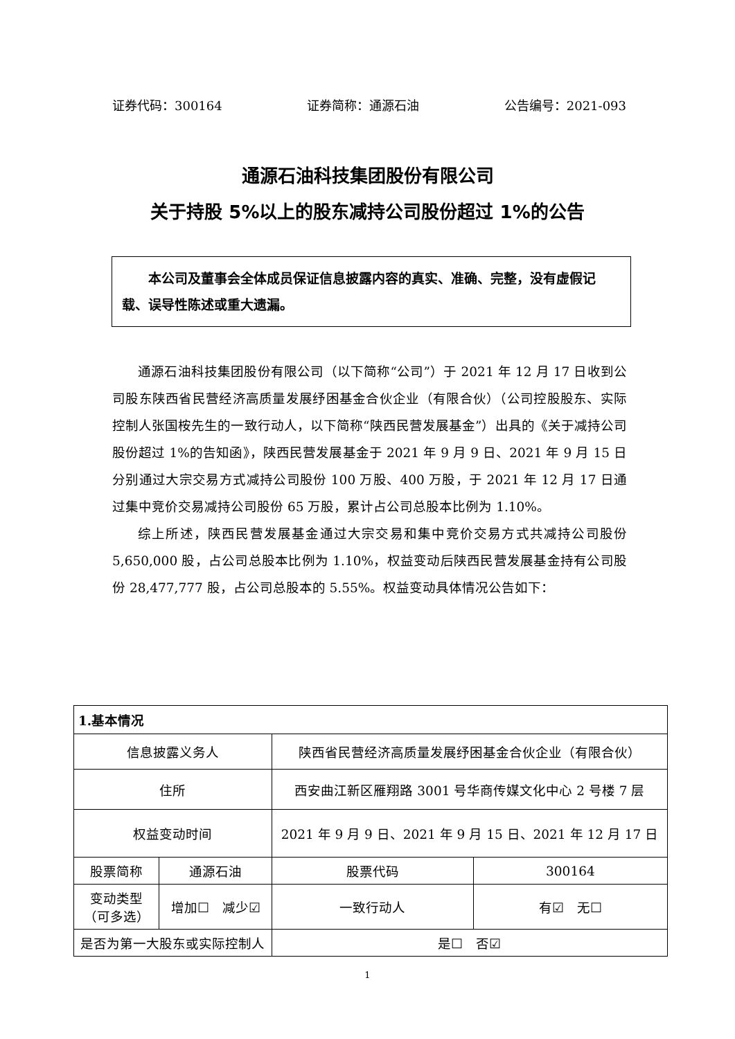证券代码：300164 证券简称：通源石油 公告编号：2021-093
通源石油科技集团股份有限公司
关于持股 5%以上的股东减持公司股份超过 1%的公告
本公司及董事会全体成员保证信息披露内容的真实、准确、完整，没有虚假记载、误导性陈述或重大遗漏。
通源石油科技集团股份有限公司（以下简称“公司”）于 2021 年 12 月 17 日收到公司股东陕西省民营经济高质量发展纾困基金合伙企业（有限合伙）（公司控股股东、实际控制人张国桉先生的一致行动人，以下简称“陕西民营发展基金”）出具的《关于减持公司股份超过 1%的告知函》，陕西民营发展基金于 2021 年 9 月 9 日、2021 年 9 月 15 日分别通过大宗交易方式减持公司股份 100 万股、400 万股，于 2021 年 12 月 17 日通过集中竞价交易减持公司股份 65 万股，累计占公司总股本比例为 1.10%。
综上所述，陕西民营发展基金通过大宗交易和集中竞价交易方式共减持公司股份 5,650,000 股，占公司总股本比例为 1.10%，权益变动后陕西民营发展基金持有公司股份 28,477,777 股，占公司总股本的 5.55%。权益变动具体情况公告如下：
| 1.基本情况 | | | |
| 信息披露义务人 | | 陕西省民营经济高质量发展纾困基金合伙企业（有限合伙） | |
| 住所 | | 西安曲江新区雁翔路 3001 号华商传媒文化中心 2 号楼 7 层 | |
| 权益变动时间 | | 2021 年 9 月 9 日、2021 年 9 月 15 日、2021 年 12 月 17 日 | |
| 股票简称 | 通源石油 | 股票代码 | 300164 |
| 变动类型 （可多选） | 增加☐ 减少☑ | 一致行动人 | 有☑ 无☐ |
| 是否为第一大股东或实际控制人 | | 是☐ 否☑ | |
1